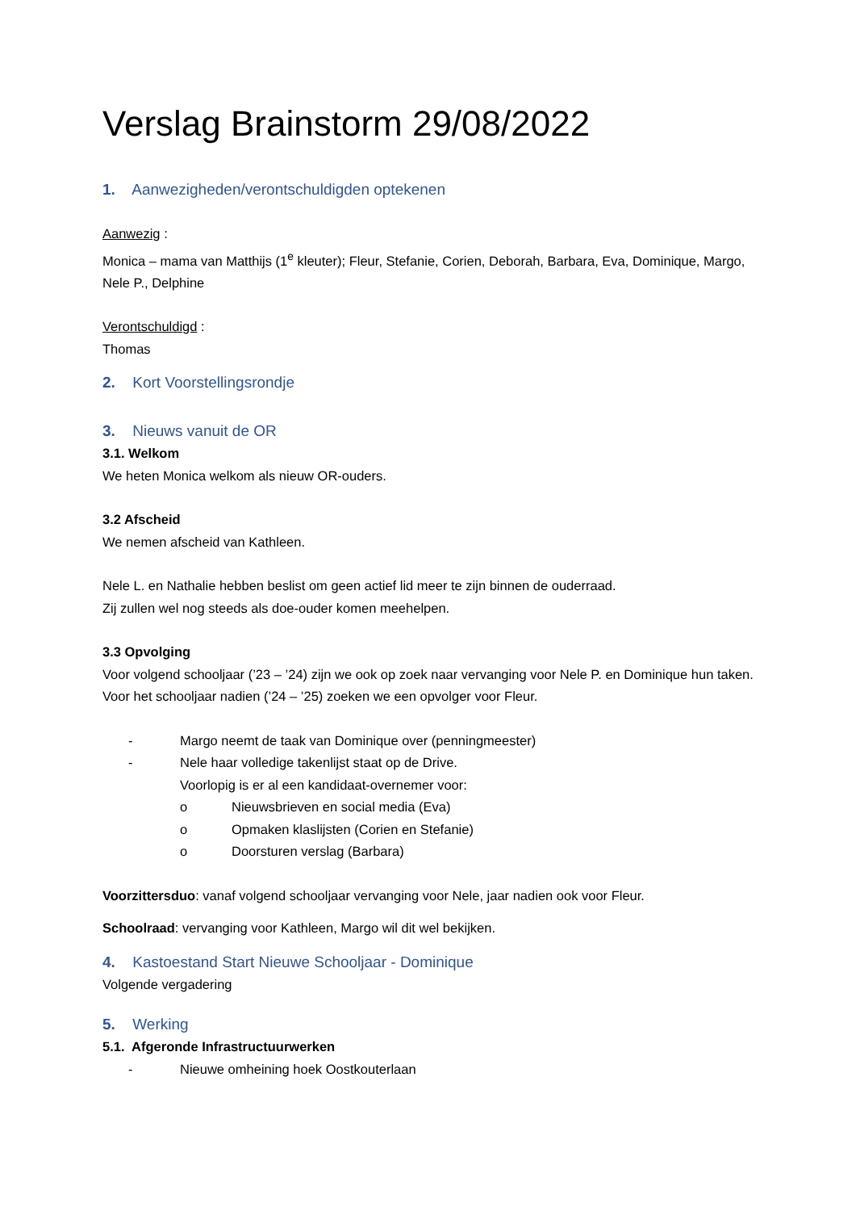Verslag Brainstorm 29/08/2022
1. Aanwezigheden/verontschuldigden optekenen
Aanwezig :
Monica – mama van Matthijs (1<sup>e</sup> kleuter); Fleur, Stefanie, Corien, Deborah, Barbara, Eva, Dominique, Margo, Nele P., Delphine
Verontschuldigd :
Thomas
2. Kort Voorstellingsrondje
3. Nieuws vanuit de OR
3.1. Welkom
We heten Monica welkom als nieuw OR-ouders.
3.2 Afscheid
We nemen afscheid van Kathleen.
Nele L. en Nathalie hebben beslist om geen actief lid meer te zijn binnen de ouderraad.
Zij zullen wel nog steeds als doe-ouder komen meehelpen.
3.3 Opvolging
Voor volgend schooljaar (’23 – ’24) zijn we ook op zoek naar vervanging voor Nele P. en Dominique hun taken. Voor het schooljaar nadien (’24 – ’25) zoeken we een opvolger voor Fleur.
- Margo neemt de taak van Dominique over (penningmeester)
- Nele haar volledige takenlijst staat op de Drive.
Voorlopig is er al een kandidaat-overnemer voor:
o Nieuwsbrieven en social media (Eva)
o Opmaken klaslijsten (Corien en Stefanie)
o Doorsturen verslag (Barbara)
Voorzittersduo: vanaf volgend schooljaar vervanging voor Nele, jaar nadien ook voor Fleur.
Schoolraad: vervanging voor Kathleen, Margo wil dit wel bekijken.
4. Kastoestand Start Nieuwe Schooljaar - Dominique
Volgende vergadering
5. Werking
5.1. Afgeronde Infrastructuurwerken
- Nieuwe omheining hoek Oostkouterlaan